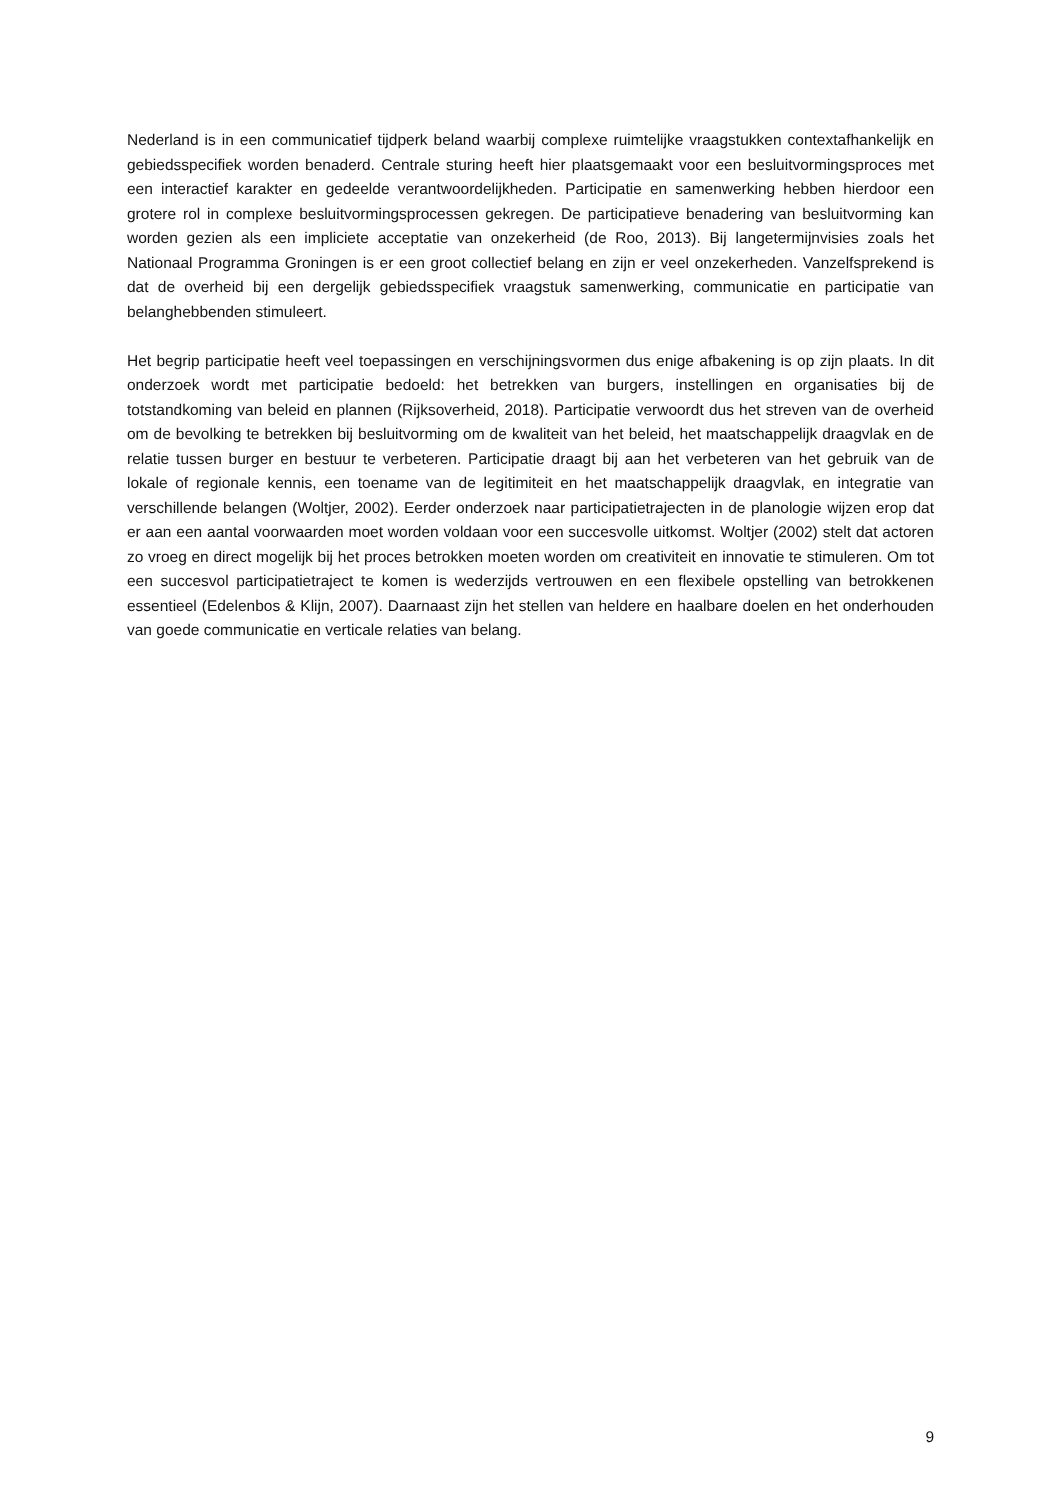Nederland is in een communicatief tijdperk beland waarbij complexe ruimtelijke vraagstukken contextafhankelijk en gebiedsspecifiek worden benaderd. Centrale sturing heeft hier plaatsgemaakt voor een besluitvormingsproces met een interactief karakter en gedeelde verantwoordelijkheden. Participatie en samenwerking hebben hierdoor een grotere rol in complexe besluitvormingsprocessen gekregen. De participatieve benadering van besluitvorming kan worden gezien als een impliciete acceptatie van onzekerheid (de Roo, 2013). Bij langetermijnvisies zoals het Nationaal Programma Groningen is er een groot collectief belang en zijn er veel onzekerheden. Vanzelfsprekend is dat de overheid bij een dergelijk gebiedsspecifiek vraagstuk samenwerking, communicatie en participatie van belanghebbenden stimuleert.
Het begrip participatie heeft veel toepassingen en verschijningsvormen dus enige afbakening is op zijn plaats. In dit onderzoek wordt met participatie bedoeld: het betrekken van burgers, instellingen en organisaties bij de totstandkoming van beleid en plannen (Rijksoverheid, 2018). Participatie verwoordt dus het streven van de overheid om de bevolking te betrekken bij besluitvorming om de kwaliteit van het beleid, het maatschappelijk draagvlak en de relatie tussen burger en bestuur te verbeteren. Participatie draagt bij aan het verbeteren van het gebruik van de lokale of regionale kennis, een toename van de legitimiteit en het maatschappelijk draagvlak, en integratie van verschillende belangen (Woltjer, 2002). Eerder onderzoek naar participatietrajecten in de planologie wijzen erop dat er aan een aantal voorwaarden moet worden voldaan voor een succesvolle uitkomst. Woltjer (2002) stelt dat actoren zo vroeg en direct mogelijk bij het proces betrokken moeten worden om creativiteit en innovatie te stimuleren. Om tot een succesvol participatietraject te komen is wederzijds vertrouwen en een flexibele opstelling van betrokkenen essentieel (Edelenbos & Klijn, 2007). Daarnaast zijn het stellen van heldere en haalbare doelen en het onderhouden van goede communicatie en verticale relaties van belang.
9